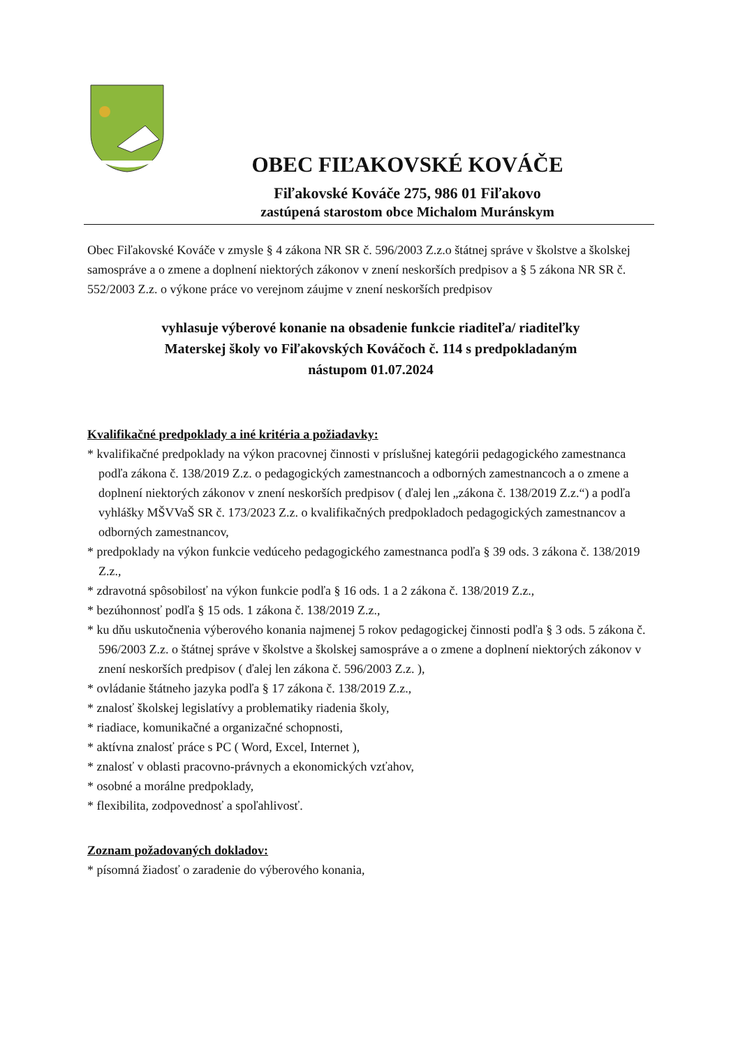OBEC FIĽAKOVSKÉ KOVÁČE
Fiľakovské Kováče 275, 986 01 Fiľakovo
zastúpená starostom obce Michalom Muránskym
Obec Fiľakovské Kováče v zmysle § 4 zákona NR SR č. 596/2003 Z.z.o štátnej správe v školstve a školskej samospráve a o zmene a doplnení niektorých zákonov v znení neskorších predpisov a § 5 zákona NR SR č. 552/2003 Z.z. o výkone práce vo verejnom záujme v znení neskorších predpisov
vyhlasuje výberové konanie na obsadenie funkcie riaditeľa/ riaditeľky
Materskej školy vo Fiľakovských Kováčoch č. 114 s predpokladaným
nástupom 01.07.2024
Kvalifikačné predpoklady a iné kritéria a požiadavky:
* kvalifikačné predpoklady na výkon pracovnej činnosti v príslušnej kategórii pedagogického zamestnanca podľa zákona č. 138/2019 Z.z. o pedagogických zamestnancoch a odborných zamestnancoch a o zmene a doplnení niektorých zákonov v znení neskorších predpisov ( ďalej len „zákona č. 138/2019 Z.z.“) a podľa vyhlášky MŠVVaŠ SR č. 173/2023 Z.z. o kvalifikačných predpokladoch pedagogických zamestnancov a odborných zamestnancov,
* predpoklady na výkon funkcie vedúceho pedagogického zamestnanca podľa § 39 ods. 3 zákona č. 138/2019 Z.z.,
* zdravotná spôsobilosť na výkon funkcie podľa § 16 ods. 1 a 2 zákona č. 138/2019 Z.z.,
* bezúhonnosť podľa § 15 ods. 1 zákona č. 138/2019 Z.z.,
* ku dňu uskutočnenia výberového konania najmenej 5 rokov pedagogickej činnosti podľa § 3 ods. 5 zákona č. 596/2003 Z.z. o štátnej správe v školstve a školskej samospráve a o zmene a doplnení niektorých zákonov v znení neskorších predpisov ( ďalej len zákona č. 596/2003 Z.z. ),
* ovládanie štátneho jazyka podľa § 17 zákona č. 138/2019 Z.z.,
* znalosť školskej legislatívy a problematiky riadenia školy,
* riadiace, komunikačné a organizačné schopnosti,
* aktívna znalosť práce s PC ( Word, Excel, Internet ),
* znalosť v oblasti pracovno-právnych a ekonomických vzťahov,
* osobné a morálne predpoklady,
* flexibilita, zodpovednosť a spoľahlivosť.
Zoznam požadovaných dokladov:
* písomná žiadosť o zaradenie do výberového konania,